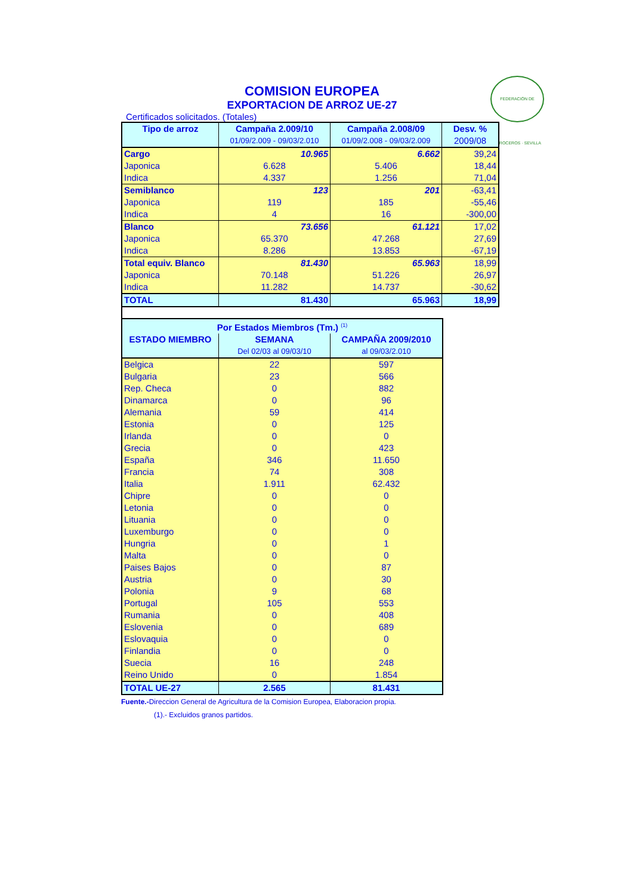FEDERACIÓN DE ARROCEROS · SEVILLA
COMISION EUROPEA
EXPORTACION DE ARROZ UE-27
Certificados solicitados. (Totales)
| Tipo de arroz | Campaña 2.009/10 | Campaña 2.008/09 | Desv. % |
| --- | --- | --- | --- |
| | 01/09/2.009 - 09/03/2.010 | 01/09/2.008 - 09/03/2.009 | 2009/08 |
| Cargo | 10.965 | 6.662 | 39,24 |
| Japonica | 6.628 | 5.406 | 18,44 |
| Indica | 4.337 | 1.256 | 71,04 |
| Semiblanco | 123 | 201 | -63,41 |
| Japonica | 119 | 185 | -55,46 |
| Indica | 4 | 16 | -300,00 |
| Blanco | 73.656 | 61.121 | 17,02 |
| Japonica | 65.370 | 47.268 | 27,69 |
| Indica | 8.286 | 13.853 | -67,19 |
| Total equiv. Blanco | 81.430 | 65.963 | 18,99 |
| Japonica | 70.148 | 51.226 | 26,97 |
| Indica | 11.282 | 14.737 | -30,62 |
| TOTAL | 81.430 | 65.963 | 18,99 |
| Por Estados Miembros (Tm.) <sup>(1)</sup> | | |
| --- | --- | --- |
| ESTADO MIEMBRO | SEMANA | CAMPAÑA 2009/2010 |
| | Del 02/03 al 09/03/10 | al 09/03/2.010 |
| Belgica | 22 | 597 |
| Bulgaria | 23 | 566 |
| Rep. Checa | 0 | 882 |
| Dinamarca | 0 | 96 |
| Alemania | 59 | 414 |
| Estonia | 0 | 125 |
| Irlanda | 0 | 0 |
| Grecia | 0 | 423 |
| España | 346 | 11.650 |
| Francia | 74 | 308 |
| Italia | 1.911 | 62.432 |
| Chipre | 0 | 0 |
| Letonia | 0 | 0 |
| Lituania | 0 | 0 |
| Luxemburgo | 0 | 0 |
| Hungria | 0 | 1 |
| Malta | 0 | 0 |
| Paises Bajos | 0 | 87 |
| Austria | 0 | 30 |
| Polonia | 9 | 68 |
| Portugal | 105 | 553 |
| Rumania | 0 | 408 |
| Eslovenia | 0 | 689 |
| Eslovaquia | 0 | 0 |
| Finlandia | 0 | 0 |
| Suecia | 16 | 248 |
| Reino Unido | 0 | 1.854 |
| TOTAL UE-27 | 2.565 | 81.431 |
Fuente.-Direccion General de Agricultura de la Comision Europea, Elaboracion propia.
(1).- Excluidos granos partidos.